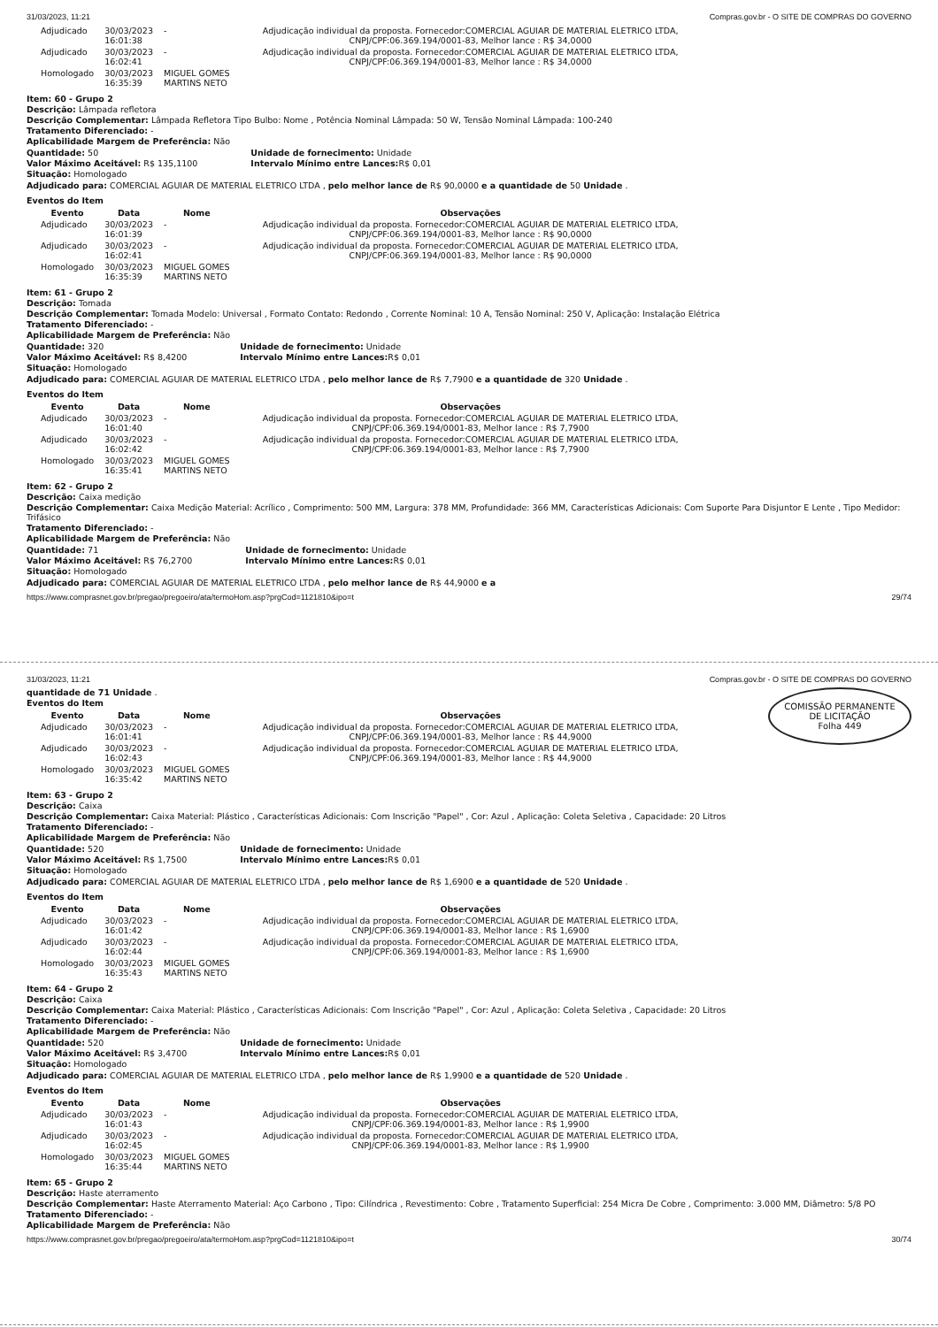31/03/2023, 11:21 Compras.gov.br - O SITE DE COMPRAS DO GOVERNO
| Adjudicado | 30/03/2023 16:01:38 | - | Adjudicação individual da proposta. Fornecedor:COMERCIAL AGUIAR DE MATERIAL ELETRICO LTDA, CNPJ/CPF:06.369.194/0001-83, Melhor lance : R$ 34,0000 |
| Adjudicado | 30/03/2023 16:02:41 | - | Adjudicação individual da proposta. Fornecedor:COMERCIAL AGUIAR DE MATERIAL ELETRICO LTDA, CNPJ/CPF:06.369.194/0001-83, Melhor lance : R$ 34,0000 |
| Homologado | 30/03/2023 16:35:39 | MIGUEL GOMES MARTINS NETO | |
Item: 60 - Grupo 2
Descrição: Lâmpada refletora
Descrição Complementar: Lâmpada Refletora Tipo Bulbo: Nome , Potência Nominal Lâmpada: 50 W, Tensão Nominal Lâmpada: 100-240
Tratamento Diferenciado: -
Aplicabilidade Margem de Preferência: Não
Quantidade: 50
Valor Máximo Aceitável: R$ 135,1100
Situação: Homologado
Unidade de fornecimento: Unidade
Intervalo Mínimo entre Lances: R$ 0,01
Adjudicado para: COMERCIAL AGUIAR DE MATERIAL ELETRICO LTDA , pelo melhor lance de R$ 90,0000 e a quantidade de 50 Unidade .
Eventos do Item
| Evento | Data | Nome | Observações |
| --- | --- | --- | --- |
| Adjudicado | 30/03/2023 16:01:39 | - | Adjudicação individual da proposta. Fornecedor:COMERCIAL AGUIAR DE MATERIAL ELETRICO LTDA, CNPJ/CPF:06.369.194/0001-83, Melhor lance : R$ 90,0000 |
| Adjudicado | 30/03/2023 16:02:41 | - | Adjudicação individual da proposta. Fornecedor:COMERCIAL AGUIAR DE MATERIAL ELETRICO LTDA, CNPJ/CPF:06.369.194/0001-83, Melhor lance : R$ 90,0000 |
| Homologado | 30/03/2023 16:35:39 | MIGUEL GOMES MARTINS NETO | |
Item: 61 - Grupo 2
Descrição: Tomada
Descrição Complementar: Tomada Modelo: Universal , Formato Contato: Redondo , Corrente Nominal: 10 A, Tensão Nominal: 250 V, Aplicação: Instalação Elétrica
Tratamento Diferenciado: -
Aplicabilidade Margem de Preferência: Não
Quantidade: 320
Valor Máximo Aceitável: R$ 8,4200
Situação: Homologado
Unidade de fornecimento: Unidade
Intervalo Mínimo entre Lances: R$ 0,01
Adjudicado para: COMERCIAL AGUIAR DE MATERIAL ELETRICO LTDA , pelo melhor lance de R$ 7,7900 e a quantidade de 320 Unidade .
Eventos do Item
| Evento | Data | Nome | Observações |
| --- | --- | --- | --- |
| Adjudicado | 30/03/2023 16:01:40 | - | Adjudicação individual da proposta. Fornecedor:COMERCIAL AGUIAR DE MATERIAL ELETRICO LTDA, CNPJ/CPF:06.369.194/0001-83, Melhor lance : R$ 7,7900 |
| Adjudicado | 30/03/2023 16:02:42 | - | Adjudicação individual da proposta. Fornecedor:COMERCIAL AGUIAR DE MATERIAL ELETRICO LTDA, CNPJ/CPF:06.369.194/0001-83, Melhor lance : R$ 7,7900 |
| Homologado | 30/03/2023 16:35:41 | MIGUEL GOMES MARTINS NETO | |
Item: 62 - Grupo 2
Descrição: Caixa medição
Descrição Complementar: Caixa Medição Material: Acrílico , Comprimento: 500 MM, Largura: 378 MM, Profundidade: 366 MM, Características Adicionais: Com Suporte Para Disjuntor E Lente , Tipo Medidor: Trifásico
Tratamento Diferenciado: -
Aplicabilidade Margem de Preferência: Não
Quantidade: 71
Valor Máximo Aceitável: R$ 76,2700
Situação: Homologado
Unidade de fornecimento: Unidade
Intervalo Mínimo entre Lances: R$ 0,01
Adjudicado para: COMERCIAL AGUIAR DE MATERIAL ELETRICO LTDA , pelo melhor lance de R$ 44,9000 e a
https://www.comprasnet.gov.br/pregao/pregoeiro/ata/termoHom.asp?prgCod=1121810&ipo=t 29/74
31/03/2023, 11:21 Compras.gov.br - O SITE DE COMPRAS DO GOVERNO
COMISSÃO PERMANENTE DE LICITAÇÃO
Folha 449
quantidade de 71 Unidade .
Eventos do Item
| Evento | Data | Nome | Observações |
| --- | --- | --- | --- |
| Adjudicado | 30/03/2023 16:01:41 | - | Adjudicação individual da proposta. Fornecedor:COMERCIAL AGUIAR DE MATERIAL ELETRICO LTDA, CNPJ/CPF:06.369.194/0001-83, Melhor lance : R$ 44,9000 |
| Adjudicado | 30/03/2023 16:02:43 | - | Adjudicação individual da proposta. Fornecedor:COMERCIAL AGUIAR DE MATERIAL ELETRICO LTDA, CNPJ/CPF:06.369.194/0001-83, Melhor lance : R$ 44,9000 |
| Homologado | 30/03/2023 16:35:42 | MIGUEL GOMES MARTINS NETO | |
Item: 63 - Grupo 2
Descrição: Caixa
Descrição Complementar: Caixa Material: Plástico , Características Adicionais: Com Inscrição "Papel" , Cor: Azul , Aplicação: Coleta Seletiva , Capacidade: 20 Litros
Tratamento Diferenciado: -
Aplicabilidade Margem de Preferência: Não
Quantidade: 520
Valor Máximo Aceitável: R$ 1,7500
Situação: Homologado
Unidade de fornecimento: Unidade
Intervalo Mínimo entre Lances: R$ 0,01
Adjudicado para: COMERCIAL AGUIAR DE MATERIAL ELETRICO LTDA , pelo melhor lance de R$ 1,6900 e a quantidade de 520 Unidade .
Eventos do Item
| Evento | Data | Nome | Observações |
| --- | --- | --- | --- |
| Adjudicado | 30/03/2023 16:01:42 | - | Adjudicação individual da proposta. Fornecedor:COMERCIAL AGUIAR DE MATERIAL ELETRICO LTDA, CNPJ/CPF:06.369.194/0001-83, Melhor lance : R$ 1,6900 |
| Adjudicado | 30/03/2023 16:02:44 | - | Adjudicação individual da proposta. Fornecedor:COMERCIAL AGUIAR DE MATERIAL ELETRICO LTDA, CNPJ/CPF:06.369.194/0001-83, Melhor lance : R$ 1,6900 |
| Homologado | 30/03/2023 16:35:43 | MIGUEL GOMES MARTINS NETO | |
Item: 64 - Grupo 2
Descrição: Caixa
Descrição Complementar: Caixa Material: Plástico , Características Adicionais: Com Inscrição "Papel" , Cor: Azul , Aplicação: Coleta Seletiva , Capacidade: 20 Litros
Tratamento Diferenciado: -
Aplicabilidade Margem de Preferência: Não
Quantidade: 520
Valor Máximo Aceitável: R$ 3,4700
Situação: Homologado
Unidade de fornecimento: Unidade
Intervalo Mínimo entre Lances: R$ 0,01
Adjudicado para: COMERCIAL AGUIAR DE MATERIAL ELETRICO LTDA , pelo melhor lance de R$ 1,9900 e a quantidade de 520 Unidade .
Eventos do Item
| Evento | Data | Nome | Observações |
| --- | --- | --- | --- |
| Adjudicado | 30/03/2023 16:01:43 | - | Adjudicação individual da proposta. Fornecedor:COMERCIAL AGUIAR DE MATERIAL ELETRICO LTDA, CNPJ/CPF:06.369.194/0001-83, Melhor lance : R$ 1,9900 |
| Adjudicado | 30/03/2023 16:02:45 | - | Adjudicação individual da proposta. Fornecedor:COMERCIAL AGUIAR DE MATERIAL ELETRICO LTDA, CNPJ/CPF:06.369.194/0001-83, Melhor lance : R$ 1,9900 |
| Homologado | 30/03/2023 16:35:44 | MIGUEL GOMES MARTINS NETO | |
Item: 65 - Grupo 2
Descrição: Haste aterramento
Descrição Complementar: Haste Aterramento Material: Aço Carbono , Tipo: Cilíndrica , Revestimento: Cobre , Tratamento Superficial: 254 Micra De Cobre , Comprimento: 3.000 MM, Diâmetro: 5/8 PO
Tratamento Diferenciado: -
Aplicabilidade Margem de Preferência: Não
https://www.comprasnet.gov.br/pregao/pregoeiro/ata/termoHom.asp?prgCod=1121810&ipo=t 30/74